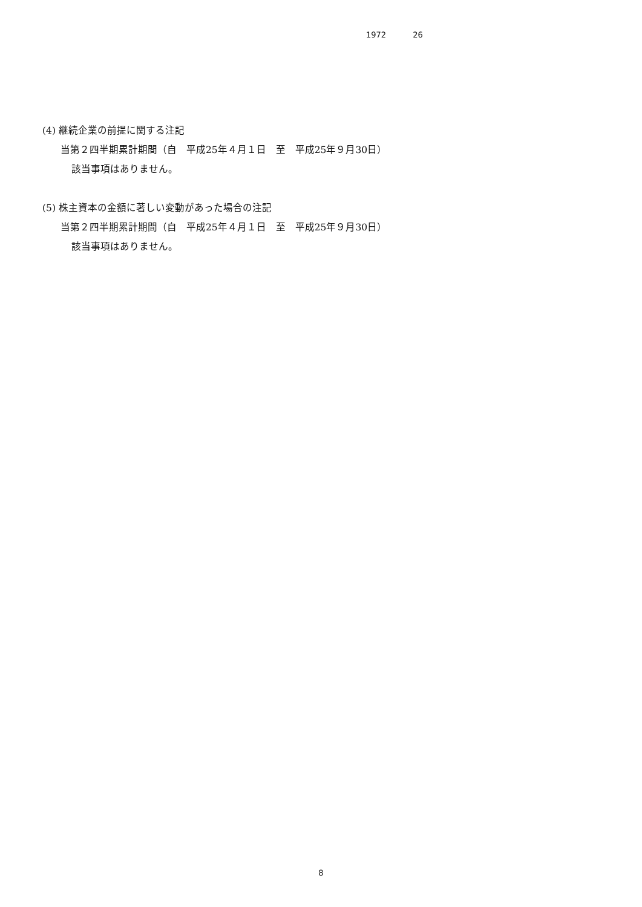1972 26
(4) 継続企業の前提に関する注記
当第２四半期累計期間（自　平成25年４月１日　至　平成25年９月30日）
該当事項はありません。
(5) 株主資本の金額に著しい変動があった場合の注記
当第２四半期累計期間（自　平成25年４月１日　至　平成25年９月30日）
該当事項はありません。
8